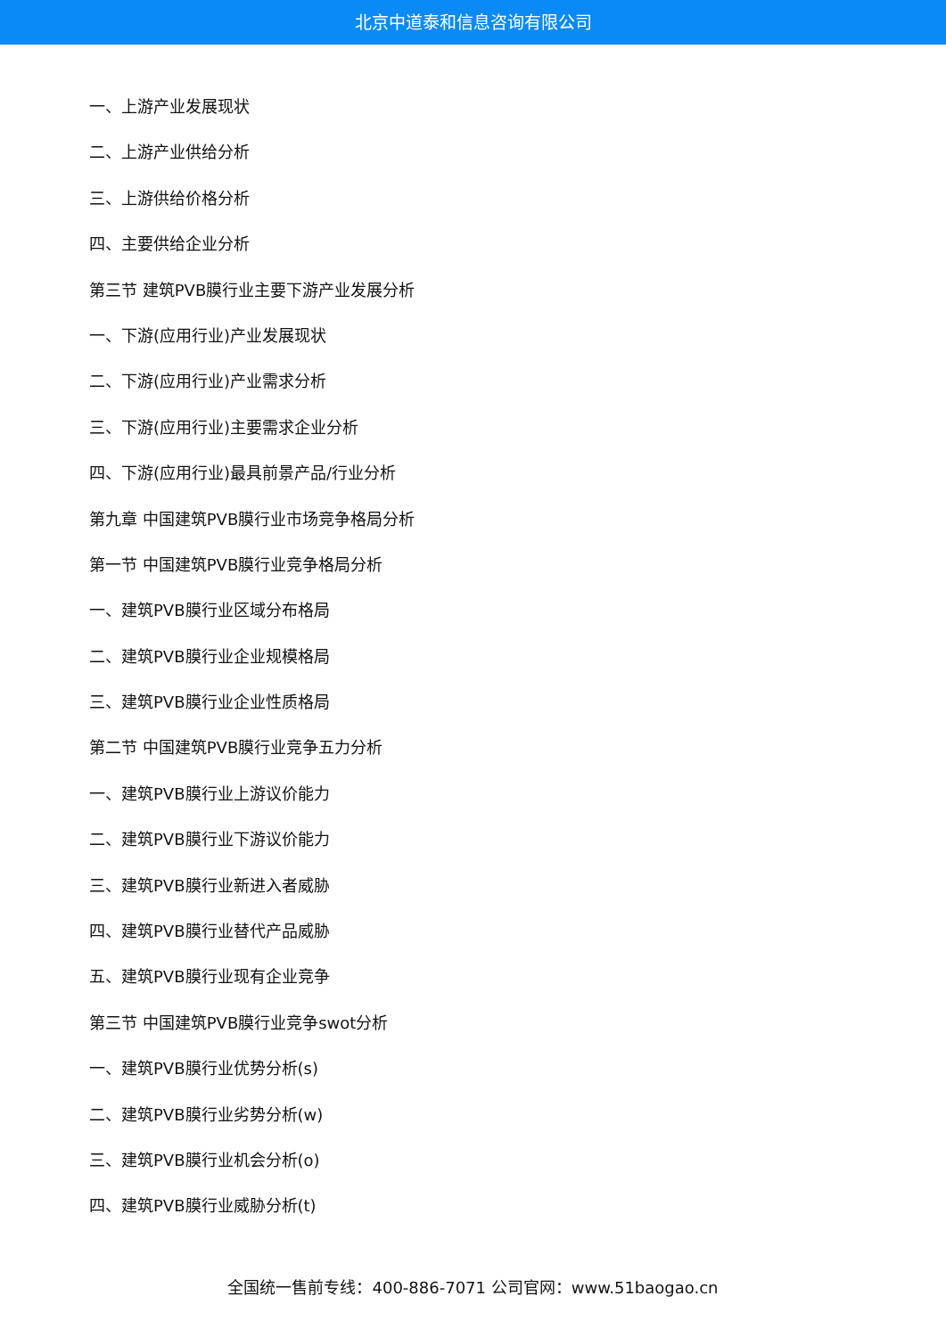北京中道泰和信息咨询有限公司
一、上游产业发展现状
二、上游产业供给分析
三、上游供给价格分析
四、主要供给企业分析
第三节 建筑PVB膜行业主要下游产业发展分析
一、下游(应用行业)产业发展现状
二、下游(应用行业)产业需求分析
三、下游(应用行业)主要需求企业分析
四、下游(应用行业)最具前景产品/行业分析
第九章 中国建筑PVB膜行业市场竞争格局分析
第一节 中国建筑PVB膜行业竞争格局分析
一、建筑PVB膜行业区域分布格局
二、建筑PVB膜行业企业规模格局
三、建筑PVB膜行业企业性质格局
第二节 中国建筑PVB膜行业竞争五力分析
一、建筑PVB膜行业上游议价能力
二、建筑PVB膜行业下游议价能力
三、建筑PVB膜行业新进入者威胁
四、建筑PVB膜行业替代产品威胁
五、建筑PVB膜行业现有企业竞争
第三节 中国建筑PVB膜行业竞争swot分析
一、建筑PVB膜行业优势分析(s)
二、建筑PVB膜行业劣势分析(w)
三、建筑PVB膜行业机会分析(o)
四、建筑PVB膜行业威胁分析(t)
全国统一售前专线：400-886-7071 公司官网：www.51baogao.cn